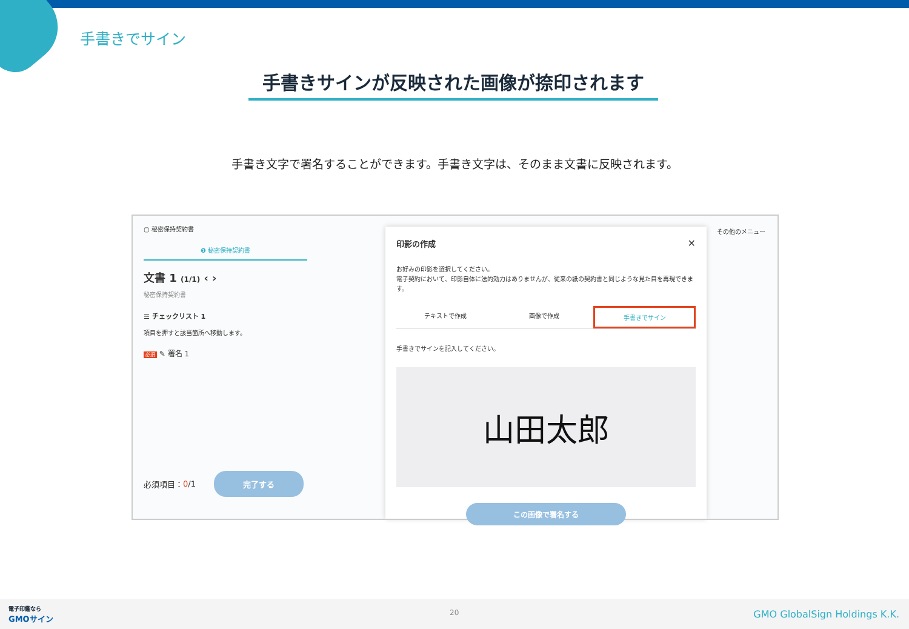手書きでサイン
手書きサインが反映された画像が捺印されます
手書き文字で署名することができます。手書き文字は、そのまま文書に反映されます。
▢ 秘密保持契約書
❶ 秘密保持契約書
文書 1 (1/1) ‹ ›
秘密保持契約書
☰ チェックリスト 1
項目を押すと該当箇所へ移動します。
必須 ✎ 署名 1
必須項目： 0 /1
完了する
その他のメニュー
印影の作成 ✕
お好みの印影を選択してください。
電子契約において、印影自体に法的効力はありませんが、従来の紙の契約書と同じような見た目を再現できます。
テキストで作成 画像で作成 手書きでサイン
手書きでサインを記入してください。
山田太郎
この画像で署名する
電子印鑑なら
GMOサイン
20 GMO GlobalSign Holdings K.K.